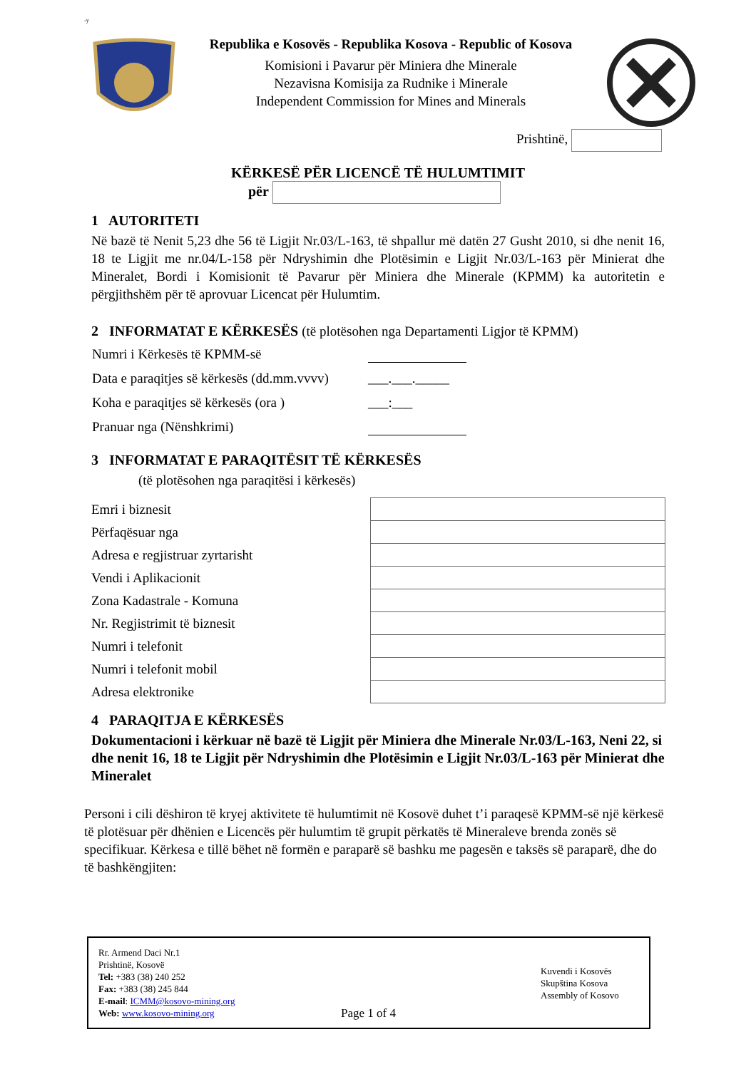-y
Republika e Kosovës - Republika Kosova - Republic of Kosova
Komisioni i Pavarur për Miniera dhe Minerale
Nezavisna Komisija za Rudnike i Minerale
Independent Commission for Mines and Minerals
Prishtinë,
KËRKESË PËR LICENCË TË HULUMTIMIT
për
1 AUTORITETI
Në bazë të Nenit 5,23 dhe 56 të Ligjit Nr.03/L-163, të shpallur më datën 27 Gusht 2010, si dhe nenit 16, 18 te Ligjit me nr.04/L-158 për Ndryshimin dhe Plotësimin e Ligjit Nr.03/L-163 për Minierat dhe Mineralet, Bordi i Komisionit të Pavarur për Miniera dhe Minerale (KPMM) ka autoritetin e përgjithshëm për të aprovuar Licencat për Hulumtim.
2 INFORMATAT E KËRKESËS (të plotësohen nga Departamenti Ligjor të KPMM)
| Numri i Kërkesës të KPMM-së | |
| Data e paraqitjes së kërkesës (dd.mm.vvvv) | ___.___._____ |
| Koha e paraqitjes së kërkesës (ora ) | ___:___ |
| Pranuar nga (Nënshkrimi) | |
3 INFORMATAT E PARAQITËSIT TË KËRKESËS
(të plotësohen nga paraqitësi i kërkesës)
| Emri i biznesit | |
| Përfaqësuar nga | |
| Adresa e regjistruar zyrtarisht | |
| Vendi i Aplikacionit | |
| Zona Kadastrale - Komuna | |
| Nr. Regjistrimit të biznesit | |
| Numri i telefonit | |
| Numri i telefonit mobil | |
| Adresa elektronike | |
4 PARAQITJA E KËRKESËS
Dokumentacioni i kërkuar në bazë të Ligjit për Miniera dhe Minerale Nr.03/L-163, Neni 22, si dhe nenit 16, 18 te Ligjit për Ndryshimin dhe Plotësimin e Ligjit Nr.03/L-163 për Minierat dhe Mineralet
Personi i cili dëshiron të kryej aktivitete të hulumtimit në Kosovë duhet t’i paraqesë KPMM-së një kërkesë të plotësuar për dhënien e Licencës për hulumtim të grupit përkatës të Mineraleve brenda zonës së specifikuar. Kërkesa e tillë bëhet në formën e paraparë së bashku me pagesën e taksës së paraparë, dhe do të bashkëngjiten:
Rr. Armend Daci Nr.1
Prishtinë, Kosovë
Tel: +383 (38) 240 252
Fax: +383 (38) 245 844
E-mail: ICMM@kosovo-mining.org
Web: www.kosovo-mining.org
Page 1 of 4
Kuvendi i Kosovës
Skupština Kosova
Assembly of Kosovo